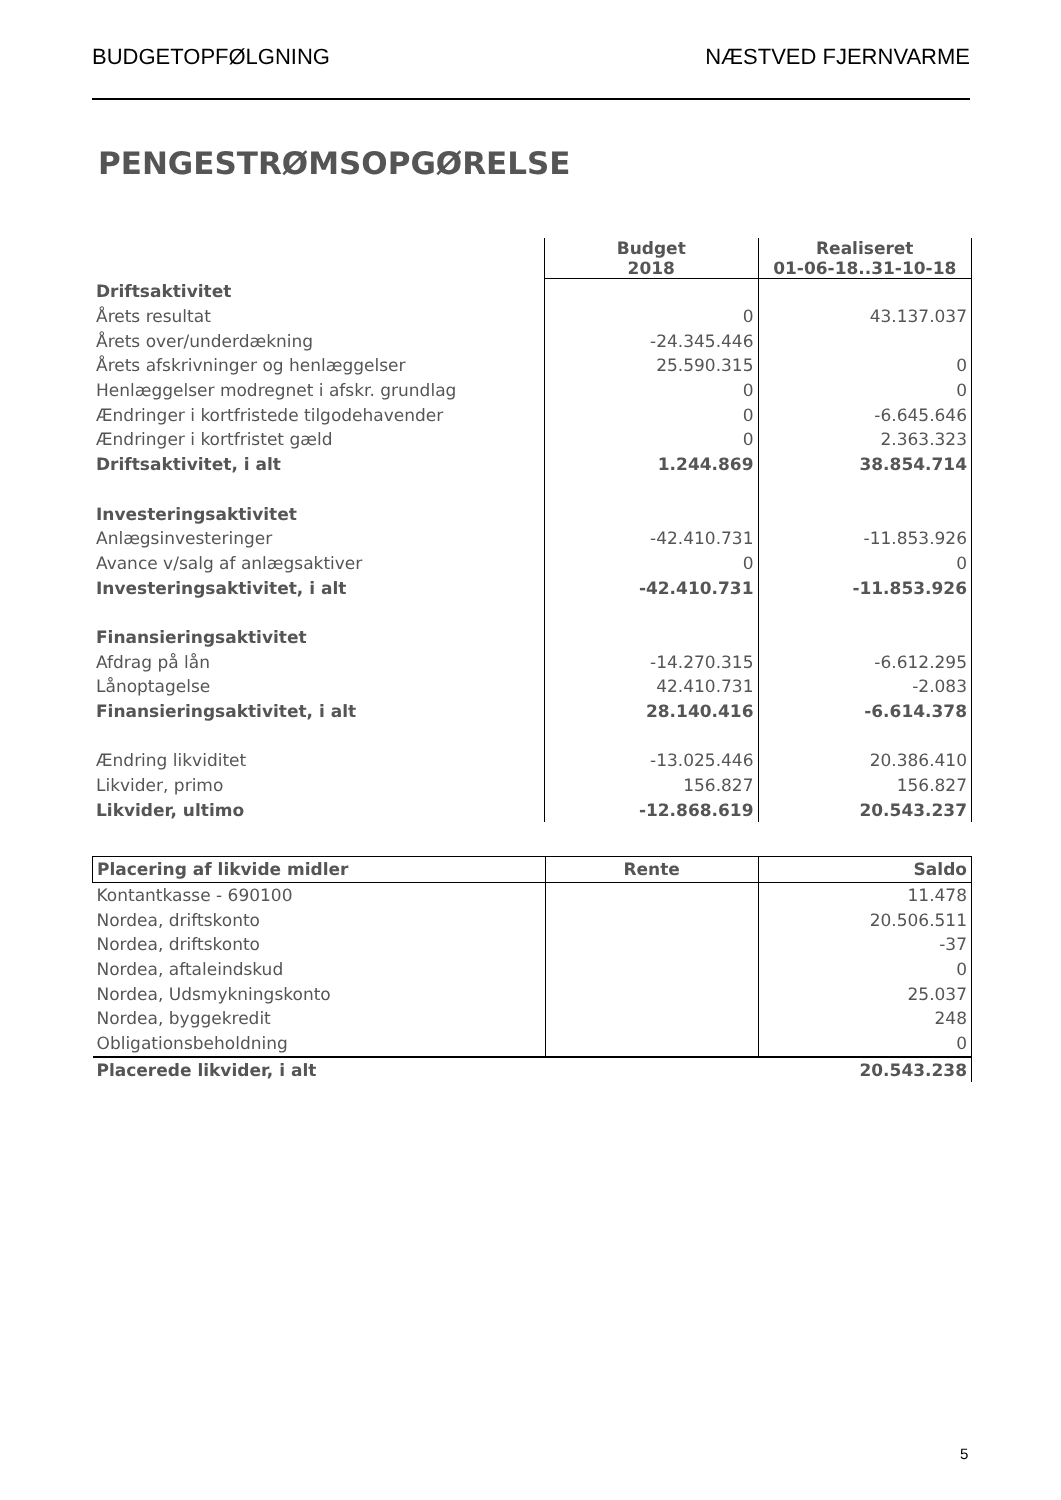BUDGETOPFØLGNING NÆSTVED FJERNVARME
PENGESTRØMSOPGØRELSE
| | Budget 2018 | Realiseret 01-06-18..31-10-18 |
| Driftsaktivitet | | |
| Årets resultat | 0 | 43.137.037 |
| Årets over/underdækning | -24.345.446 | |
| Årets afskrivninger og henlæggelser | 25.590.315 | 0 |
| Henlæggelser modregnet i afskr. grundlag | 0 | 0 |
| Ændringer i kortfristede tilgodehavender | 0 | -6.645.646 |
| Ændringer i kortfristet gæld | 0 | 2.363.323 |
| Driftsaktivitet, i alt | 1.244.869 | 38.854.714 |
| Investeringsaktivitet | | |
| Anlægsinvesteringer | -42.410.731 | -11.853.926 |
| Avance v/salg af anlægsaktiver | 0 | 0 |
| Investeringsaktivitet, i alt | -42.410.731 | -11.853.926 |
| Finansieringsaktivitet | | |
| Afdrag på lån | -14.270.315 | -6.612.295 |
| Lånoptagelse | 42.410.731 | -2.083 |
| Finansieringsaktivitet, i alt | 28.140.416 | -6.614.378 |
| Ændring likviditet | -13.025.446 | 20.386.410 |
| Likvider, primo | 156.827 | 156.827 |
| Likvider, ultimo | -12.868.619 | 20.543.237 |
| Placering af likvide midler | Rente | Saldo |
| --- | --- | --- |
| Kontantkasse - 690100 | | 11.478 |
| Nordea, driftskonto | | 20.506.511 |
| Nordea, driftskonto | | -37 |
| Nordea, aftaleindskud | | 0 |
| Nordea, Udsmykningskonto | | 25.037 |
| Nordea, byggekredit | | 248 |
| Obligationsbeholdning | | 0 |
| Placerede likvider, i alt | | 20.543.238 |
5